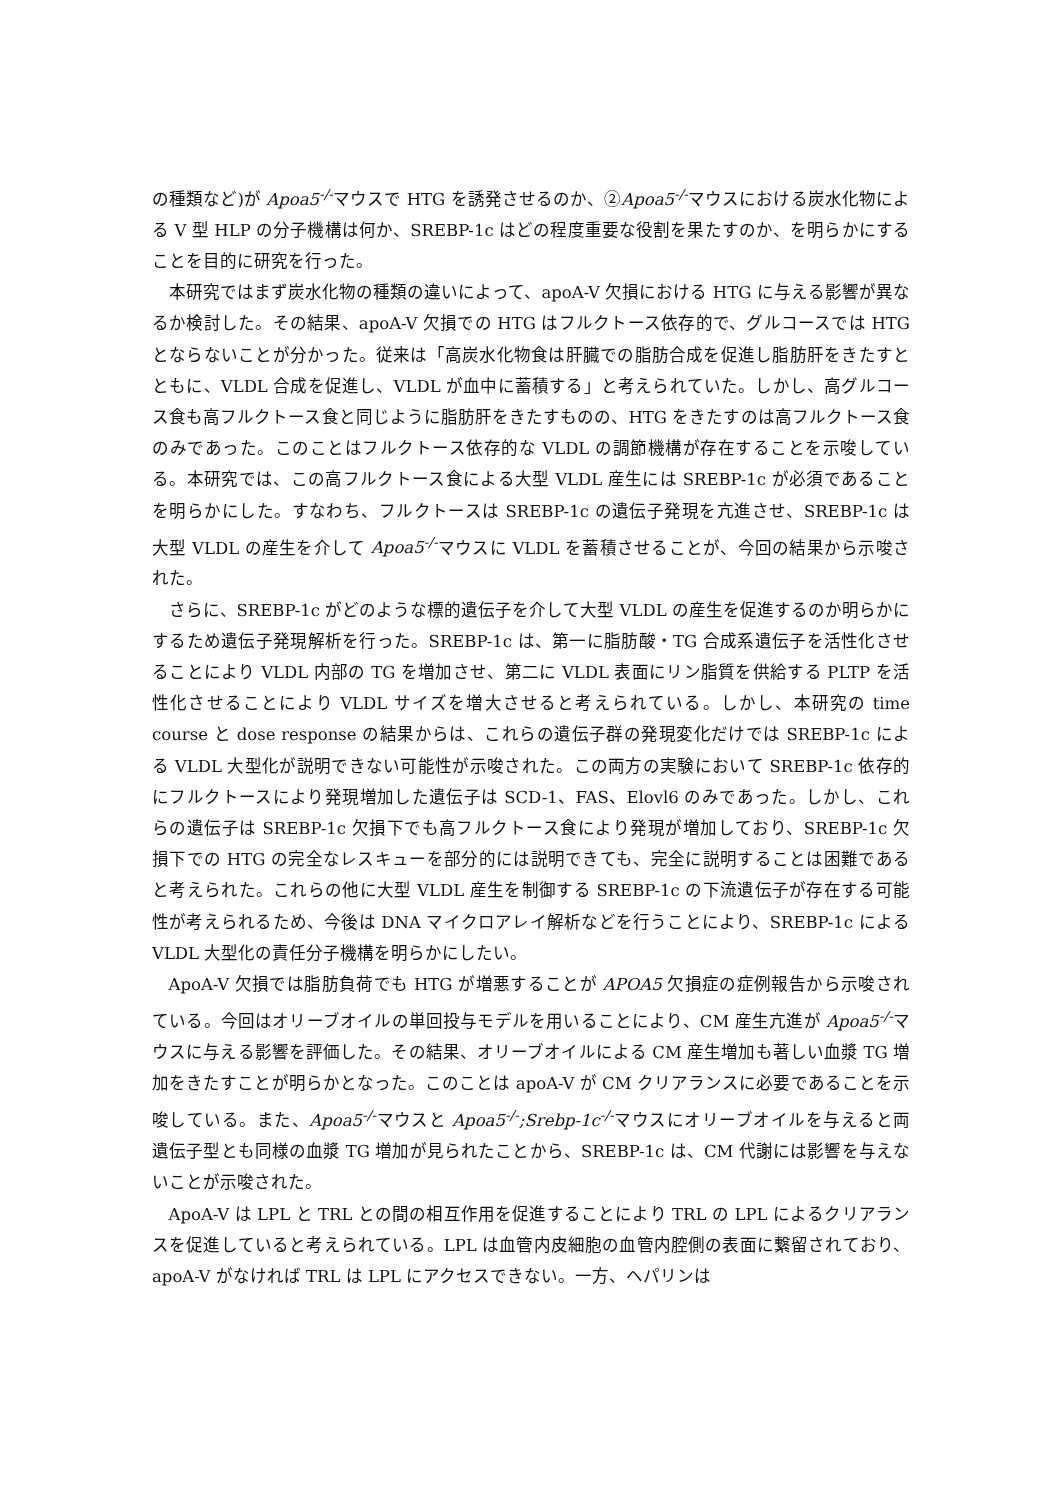の種類など)が Apoa5<sup>-/-</sup>マウスで HTG を誘発させるのか、②Apoa5<sup>-/-</sup>マウスにおける炭水化物による V 型 HLP の分子機構は何か、SREBP-1c はどの程度重要な役割を果たすのか、を明らかにすることを目的に研究を行った。
本研究ではまず炭水化物の種類の違いによって、apoA-V 欠損における HTG に与える影響が異なるか検討した。その結果、apoA-V 欠損での HTG はフルクトース依存的で、グルコースでは HTG とならないことが分かった。従来は「高炭水化物食は肝臓での脂肪合成を促進し脂肪肝をきたすとともに、VLDL 合成を促進し、VLDL が血中に蓄積する」と考えられていた。しかし、高グルコース食も高フルクトース食と同じように脂肪肝をきたすものの、HTG をきたすのは高フルクトース食のみであった。このことはフルクトース依存的な VLDL の調節機構が存在することを示唆している。本研究では、この高フルクトース食による大型 VLDL 産生には SREBP-1c が必須であることを明らかにした。すなわち、フルクトースは SREBP-1c の遺伝子発現を亢進させ、SREBP-1c は大型 VLDL の産生を介して Apoa5<sup>-/-</sup>マウスに VLDL を蓄積させることが、今回の結果から示唆された。
さらに、SREBP-1c がどのような標的遺伝子を介して大型 VLDL の産生を促進するのか明らかにするため遺伝子発現解析を行った。SREBP-1c は、第一に脂肪酸・TG 合成系遺伝子を活性化させることにより VLDL 内部の TG を増加させ、第二に VLDL 表面にリン脂質を供給する PLTP を活性化させることにより VLDL サイズを増大させると考えられている。しかし、本研究の time course と dose response の結果からは、これらの遺伝子群の発現変化だけでは SREBP-1c による VLDL 大型化が説明できない可能性が示唆された。この両方の実験において SREBP-1c 依存的にフルクトースにより発現増加した遺伝子は SCD-1、FAS、Elovl6 のみであった。しかし、これらの遺伝子は SREBP-1c 欠損下でも高フルクトース食により発現が増加しており、SREBP-1c 欠損下での HTG の完全なレスキューを部分的には説明できても、完全に説明することは困難であると考えられた。これらの他に大型 VLDL 産生を制御する SREBP-1c の下流遺伝子が存在する可能性が考えられるため、今後は DNA マイクロアレイ解析などを行うことにより、SREBP-1c による VLDL 大型化の責任分子機構を明らかにしたい。
ApoA-V 欠損では脂肪負荷でも HTG が増悪することが APOA5 欠損症の症例報告から示唆されている。今回はオリーブオイルの単回投与モデルを用いることにより、CM 産生亢進が Apoa5<sup>-/-</sup>マウスに与える影響を評価した。その結果、オリーブオイルによる CM 産生増加も著しい血漿 TG 増加をきたすことが明らかとなった。このことは apoA-V が CM クリアランスに必要であることを示唆している。また、Apoa5<sup>-/-</sup>マウスと Apoa5<sup>-/-</sup>;Srebp-1c<sup>-/-</sup>マウスにオリーブオイルを与えると両遺伝子型とも同様の血漿 TG 増加が見られたことから、SREBP-1c は、CM 代謝には影響を与えないことが示唆された。
ApoA-V は LPL と TRL との間の相互作用を促進することにより TRL の LPL によるクリアランスを促進していると考えられている。LPL は血管内皮細胞の血管内腔側の表面に繋留されており、apoA-V がなければ TRL は LPL にアクセスできない。一方、ヘパリンは